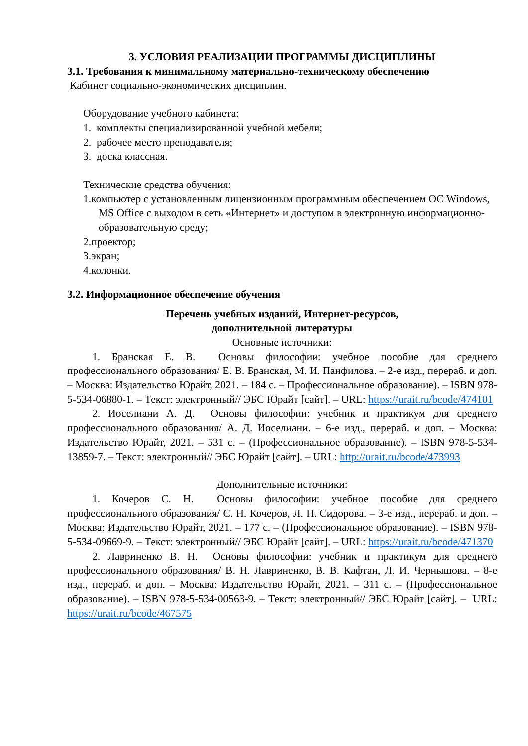3. УСЛОВИЯ РЕАЛИЗАЦИИ ПРОГРАММЫ ДИСЦИПЛИНЫ
3.1. Требования к минимальному материально-техническому обеспечению
Кабинет социально-экономических дисциплин.
Оборудование учебного кабинета:
1. комплекты специализированной учебной мебели;
2. рабочее место преподавателя;
3. доска классная.
Технические средства обучения:
1.компьютер с установленным лицензионным программным обеспечением ОС Windows, MS Office с выходом в сеть «Интернет» и доступом в электронную информационно-образовательную среду;
2.проектор;
3.экран;
4.колонки.
3.2. Информационное обеспечение обучения
Перечень учебных изданий, Интернет-ресурсов,
дополнительной литературы
Основные источники:
1. Бранская Е. В. Основы философии: учебное пособие для среднего профессионального образования/ Е. В. Бранская, М. И. Панфилова. – 2-е изд., перераб. и доп. – Москва: Издательство Юрайт, 2021. – 184 с. – Профессиональное образование). – ISBN 978-5-534-06880-1. – Текст: электронный// ЭБС Юрайт [сайт]. – URL: https://urait.ru/bcode/474101
2. Иоселиани А. Д. Основы философии: учебник и практикум для среднего профессионального образования/ А. Д. Иоселиани. – 6-е изд., перераб. и доп. – Москва: Издательство Юрайт, 2021. – 531 с. – (Профессиональное образование). – ISBN 978-5-534-13859-7. – Текст: электронный// ЭБС Юрайт [сайт]. – URL: http://urait.ru/bcode/473993
Дополнительные источники:
1. Кочеров С. Н. Основы философии: учебное пособие для среднего профессионального образования/ С. Н. Кочеров, Л. П. Сидорова. – 3-е изд., перераб. и доп. – Москва: Издательство Юрайт, 2021. – 177 с. – (Профессиональное образование). – ISBN 978-5-534-09669-9. – Текст: электронный// ЭБС Юрайт [сайт]. – URL: https://urait.ru/bcode/471370
2. Лавриненко В. Н. Основы философии: учебник и практикум для среднего профессионального образования/ В. Н. Лавриненко, В. В. Кафтан, Л. И. Чернышова. – 8-е изд., перераб. и доп. – Москва: Издательство Юрайт, 2021. – 311 с. – (Профессиональное образование). – ISBN 978-5-534-00563-9. – Текст: электронный// ЭБС Юрайт [сайт]. – URL: https://urait.ru/bcode/467575